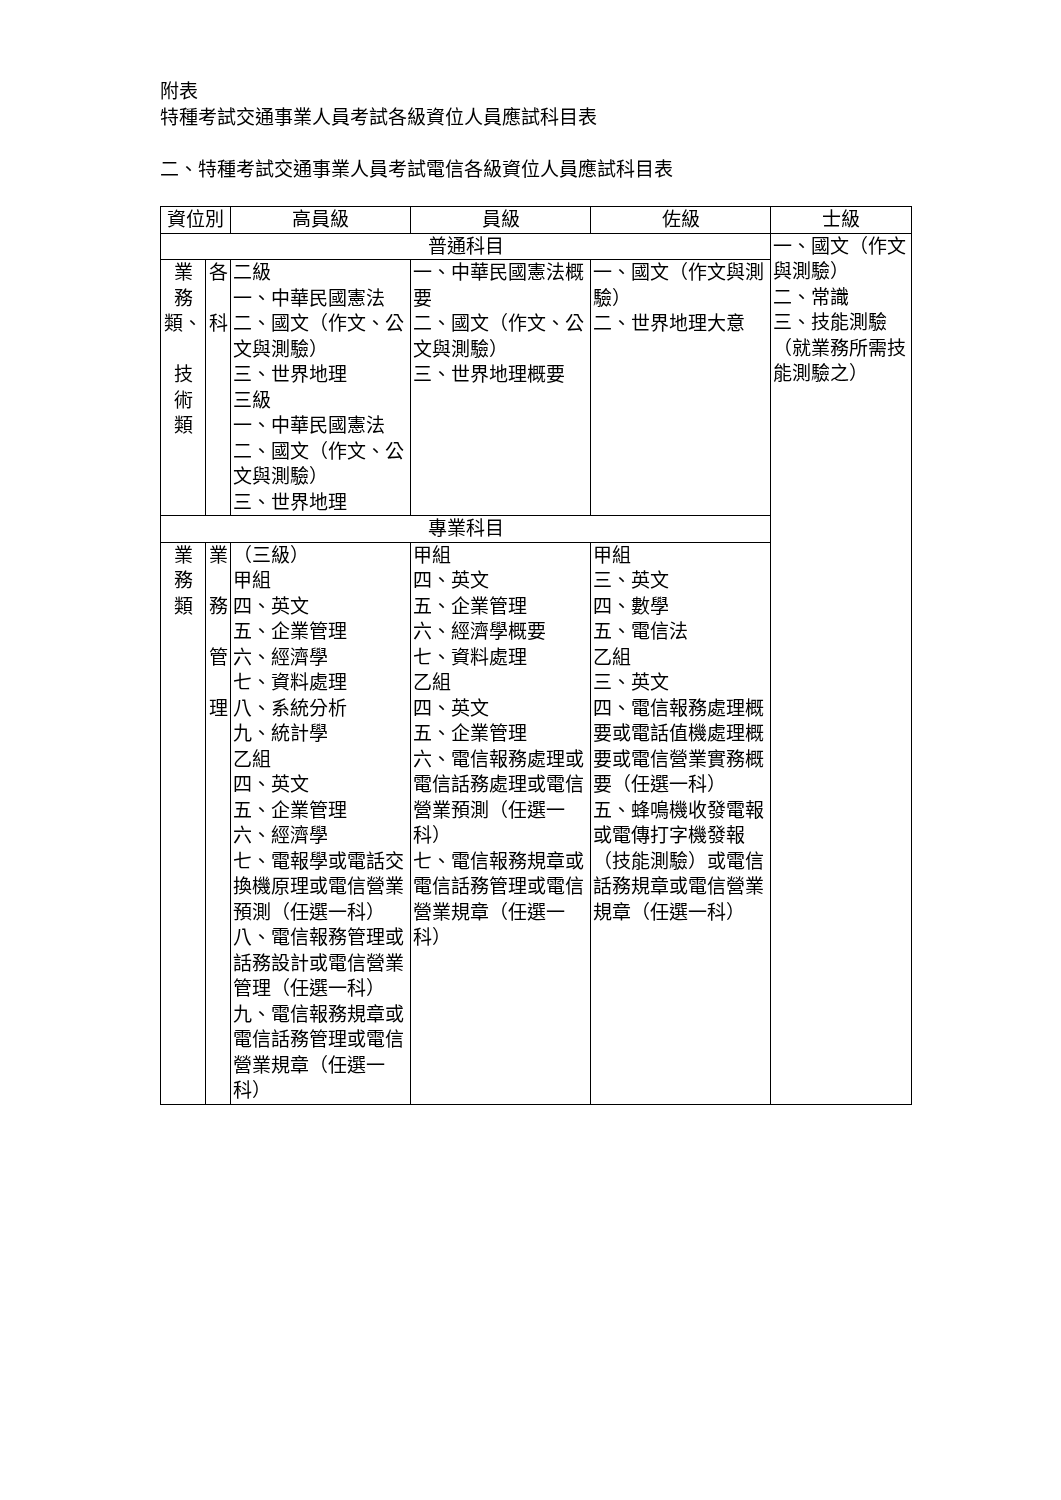附表
特種考試交通事業人員考試各級資位人員應試科目表
二、特種考試交通事業人員考試電信各級資位人員應試科目表
| 資位別 | | 高員級 | 員級 | 佐級 | 士級 |
| --- | --- | --- | --- | --- | --- |
| 普通科目 | | | | | 一、國文（作文與測驗） 二、常識 三、技能測驗（就業務所需技能測驗之） |
| 業 務 類、 技 術 類 | 各 科 | 二級 一、中華民國憲法 二、國文（作文、公文與測驗） 三、世界地理 三級 一、中華民國憲法 二、國文（作文、公文與測驗） 三、世界地理 | 一、中華民國憲法概要 二、國文（作文、公文與測驗） 三、世界地理概要 | 一、國文（作文與測驗） 二、世界地理大意 | |
| 專業科目 | | | | | |
| 業 務 類 | 業 務 管 理 | （三級） 甲組 四、英文 五、企業管理 六、經濟學 七、資料處理 八、系統分析 九、統計學 乙組 四、英文 五、企業管理 六、經濟學 七、電報學或電話交換機原理或電信營業預測（任選一科） 八、電信報務管理或話務設計或電信營業管理（任選一科） 九、電信報務規章或電信話務管理或電信營業規章（任選一科） | 甲組 四、英文 五、企業管理 六、經濟學概要 七、資料處理 乙組 四、英文 五、企業管理 六、電信報務處理或電信話務處理或電信營業預測（任選一科） 七、電信報務規章或電信話務管理或電信營業規章（任選一科） | 甲組 三、英文 四、數學 五、電信法 乙組 三、英文 四、電信報務處理概要或電話值機處理概要或電信營業實務概要（任選一科） 五、蜂鳴機收發電報或電傳打字機發報（技能測驗）或電信話務規章或電信營業規章（任選一科） | |